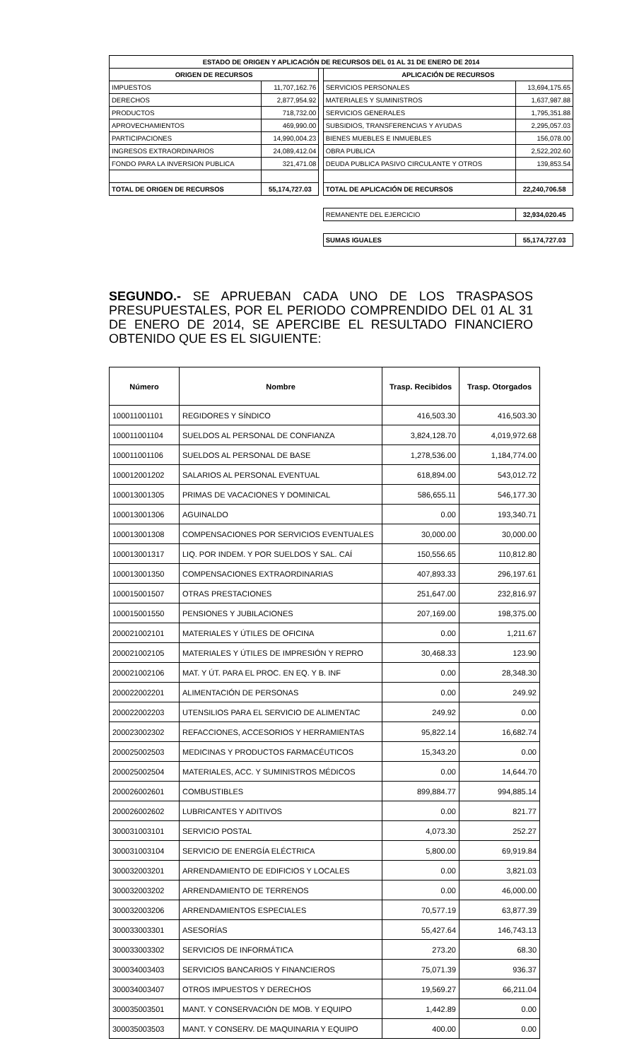| ESTADO DE ORIGEN Y APLICACIÓN DE RECURSOS DEL 01 AL 31 DE ENERO DE 2014 | | | | |
| ORIGEN DE RECURSOS | | | APLICACIÓN DE RECURSOS | |
| IMPUESTOS | 11,707,162.76 | | SERVICIOS PERSONALES | 13,694,175.65 |
| DERECHOS | 2,877,954.92 | | MATERIALES Y SUMINISTROS | 1,637,987.88 |
| PRODUCTOS | 718,732.00 | | SERVICIOS GENERALES | 1,795,351.88 |
| APROVECHAMIENTOS | 469,990.00 | | SUBSIDIOS, TRANSFERENCIAS Y AYUDAS | 2,295,057.03 |
| PARTICIPACIONES | 14,990,004.23 | | BIENES MUEBLES E INMUEBLES | 156,078.00 |
| INGRESOS EXTRAORDINARIOS | 24,089,412.04 | | OBRA PUBLICA | 2,522,202.60 |
| FONDO PARA LA INVERSION PUBLICA | 321,471.08 | | DEUDA PUBLICA PASIVO CIRCULANTE Y OTROS | 139,853.54 |
| TOTAL DE ORIGEN DE RECURSOS | 55,174,727.03 | | TOTAL DE APLICACIÓN DE RECURSOS | 22,240,706.58 |
| | | | REMANENTE DEL EJERCICIO | 32,934,020.45 |
| | | | SUMAS IGUALES | 55,174,727.03 |
SEGUNDO.- SE APRUEBAN CADA UNO DE LOS TRASPASOS PRESUPUESTALES, POR EL PERIODO COMPRENDIDO DEL 01 AL 31 DE ENERO DE 2014, SE APERCIBE EL RESULTADO FINANCIERO OBTENIDO QUE ES EL SIGUIENTE:
| Número | Nombre | Trasp. Recibidos | Trasp. Otorgados |
| --- | --- | --- | --- |
| 100011001101 | REGIDORES Y SÍNDICO | 416,503.30 | 416,503.30 |
| 100011001104 | SUELDOS AL PERSONAL DE CONFIANZA | 3,824,128.70 | 4,019,972.68 |
| 100011001106 | SUELDOS AL PERSONAL DE BASE | 1,278,536.00 | 1,184,774.00 |
| 100012001202 | SALARIOS AL PERSONAL EVENTUAL | 618,894.00 | 543,012.72 |
| 100013001305 | PRIMAS DE VACACIONES Y DOMINICAL | 586,655.11 | 546,177.30 |
| 100013001306 | AGUINALDO | 0.00 | 193,340.71 |
| 100013001308 | COMPENSACIONES POR SERVICIOS EVENTUALES | 30,000.00 | 30,000.00 |
| 100013001317 | LIQ. POR INDEM. Y POR SUELDOS Y SAL. CAÍ | 150,556.65 | 110,812.80 |
| 100013001350 | COMPENSACIONES EXTRAORDINARIAS | 407,893.33 | 296,197.61 |
| 100015001507 | OTRAS PRESTACIONES | 251,647.00 | 232,816.97 |
| 100015001550 | PENSIONES Y JUBILACIONES | 207,169.00 | 198,375.00 |
| 200021002101 | MATERIALES Y ÚTILES DE OFICINA | 0.00 | 1,211.67 |
| 200021002105 | MATERIALES Y ÚTILES DE IMPRESIÓN Y REPRO | 30,468.33 | 123.90 |
| 200021002106 | MAT. Y ÚT. PARA EL PROC. EN EQ. Y B. INF | 0.00 | 28,348.30 |
| 200022002201 | ALIMENTACIÓN DE PERSONAS | 0.00 | 249.92 |
| 200022002203 | UTENSILIOS PARA EL SERVICIO DE ALIMENTAC | 249.92 | 0.00 |
| 200023002302 | REFACCIONES, ACCESORIOS Y HERRAMIENTAS | 95,822.14 | 16,682.74 |
| 200025002503 | MEDICINAS Y PRODUCTOS FARMACÉUTICOS | 15,343.20 | 0.00 |
| 200025002504 | MATERIALES, ACC. Y SUMINISTROS MÉDICOS | 0.00 | 14,644.70 |
| 200026002601 | COMBUSTIBLES | 899,884.77 | 994,885.14 |
| 200026002602 | LUBRICANTES Y ADITIVOS | 0.00 | 821.77 |
| 300031003101 | SERVICIO POSTAL | 4,073.30 | 252.27 |
| 300031003104 | SERVICIO DE ENERGÍA ELÉCTRICA | 5,800.00 | 69,919.84 |
| 300032003201 | ARRENDAMIENTO DE EDIFICIOS Y LOCALES | 0.00 | 3,821.03 |
| 300032003202 | ARRENDAMIENTO DE TERRENOS | 0.00 | 46,000.00 |
| 300032003206 | ARRENDAMIENTOS ESPECIALES | 70,577.19 | 63,877.39 |
| 300033003301 | ASESORÍAS | 55,427.64 | 146,743.13 |
| 300033003302 | SERVICIOS DE INFORMÁTICA | 273.20 | 68.30 |
| 300034003403 | SERVICIOS BANCARIOS Y FINANCIEROS | 75,071.39 | 936.37 |
| 300034003407 | OTROS IMPUESTOS Y DERECHOS | 19,569.27 | 66,211.04 |
| 300035003501 | MANT. Y CONSERVACIÓN DE MOB. Y EQUIPO | 1,442.89 | 0.00 |
| 300035003503 | MANT. Y CONSERV. DE MAQUINARIA Y EQUIPO | 400.00 | 0.00 |